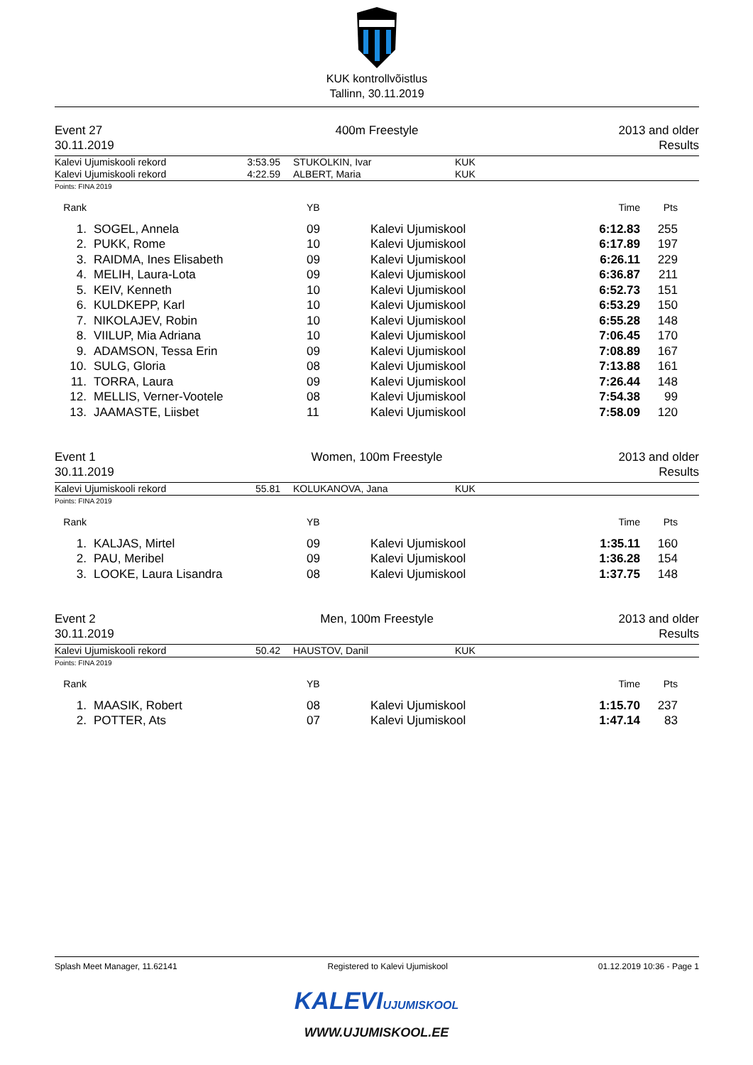KUK kontrollvõistlus
Tallinn, 30.11.2019
Event 27
30.11.2019
400m Freestyle 2013 and older
Results
| Kalevi Ujumiskooli rekord | 3:53.95 | STUKOLKIN, Ivar | KUK |
| Kalevi Ujumiskooli rekord | 4:22.59 | ALBERT, Maria | KUK |
Points: FINA 2019
| Rank | | | YB | | Time | Pts | |
| --- | --- | --- | --- | --- | --- | --- | --- |
| 1. | | SOGEL, Annela | 09 | Kalevi Ujumiskool | 6:12.83 | 255 | |
| 2. | | PUKK, Rome | 10 | Kalevi Ujumiskool | 6:17.89 | 197 | |
| 3. | | RAIDMA, Ines Elisabeth | 09 | Kalevi Ujumiskool | 6:26.11 | 229 | |
| 4. | | MELIH, Laura-Lota | 09 | Kalevi Ujumiskool | 6:36.87 | 211 | |
| 5. | | KEIV, Kenneth | 10 | Kalevi Ujumiskool | 6:52.73 | 151 | |
| 6. | | KULDKEPP, Karl | 10 | Kalevi Ujumiskool | 6:53.29 | 150 | |
| 7. | | NIKOLAJEV, Robin | 10 | Kalevi Ujumiskool | 6:55.28 | 148 | |
| 8. | | VIILUP, Mia Adriana | 10 | Kalevi Ujumiskool | 7:06.45 | 170 | |
| 9. | | ADAMSON, Tessa Erin | 09 | Kalevi Ujumiskool | 7:08.89 | 167 | |
| 10. | | SULG, Gloria | 08 | Kalevi Ujumiskool | 7:13.88 | 161 | |
| 11. | | TORRA, Laura | 09 | Kalevi Ujumiskool | 7:26.44 | 148 | |
| 12. | | MELLIS, Verner-Vootele | 08 | Kalevi Ujumiskool | 7:54.38 | 99 | |
| 13. | | JAAMASTE, Liisbet | 11 | Kalevi Ujumiskool | 7:58.09 | 120 | |
Event 1
30.11.2019
Women, 100m Freestyle 2013 and older
Results
| Kalevi Ujumiskooli rekord | 55.81 | KOLUKANOVA, Jana | KUK |
Points: FINA 2019
| Rank | | | YB | | Time | Pts | |
| --- | --- | --- | --- | --- | --- | --- | --- |
| 1. | | KALJAS, Mirtel | 09 | Kalevi Ujumiskool | 1:35.11 | 160 | |
| 2. | | PAU, Meribel | 09 | Kalevi Ujumiskool | 1:36.28 | 154 | |
| 3. | | LOOKE, Laura Lisandra | 08 | Kalevi Ujumiskool | 1:37.75 | 148 | |
Event 2
30.11.2019
Men, 100m Freestyle 2013 and older
Results
| Kalevi Ujumiskooli rekord | 50.42 | HAUSTOV, Danil | KUK |
Points: FINA 2019
| Rank | | | YB | | Time | Pts | |
| --- | --- | --- | --- | --- | --- | --- | --- |
| 1. | | MAASIK, Robert | 08 | Kalevi Ujumiskool | 1:15.70 | 237 | |
| 2. | | POTTER, Ats | 07 | Kalevi Ujumiskool | 1:47.14 | 83 | |
Splash Meet Manager, 11.62141 Registered to Kalevi Ujumiskool 01.12.2019 10:36 - Page 1
KALEVIUJUMISKOOL
WWW.UJUMISKOOL.EE